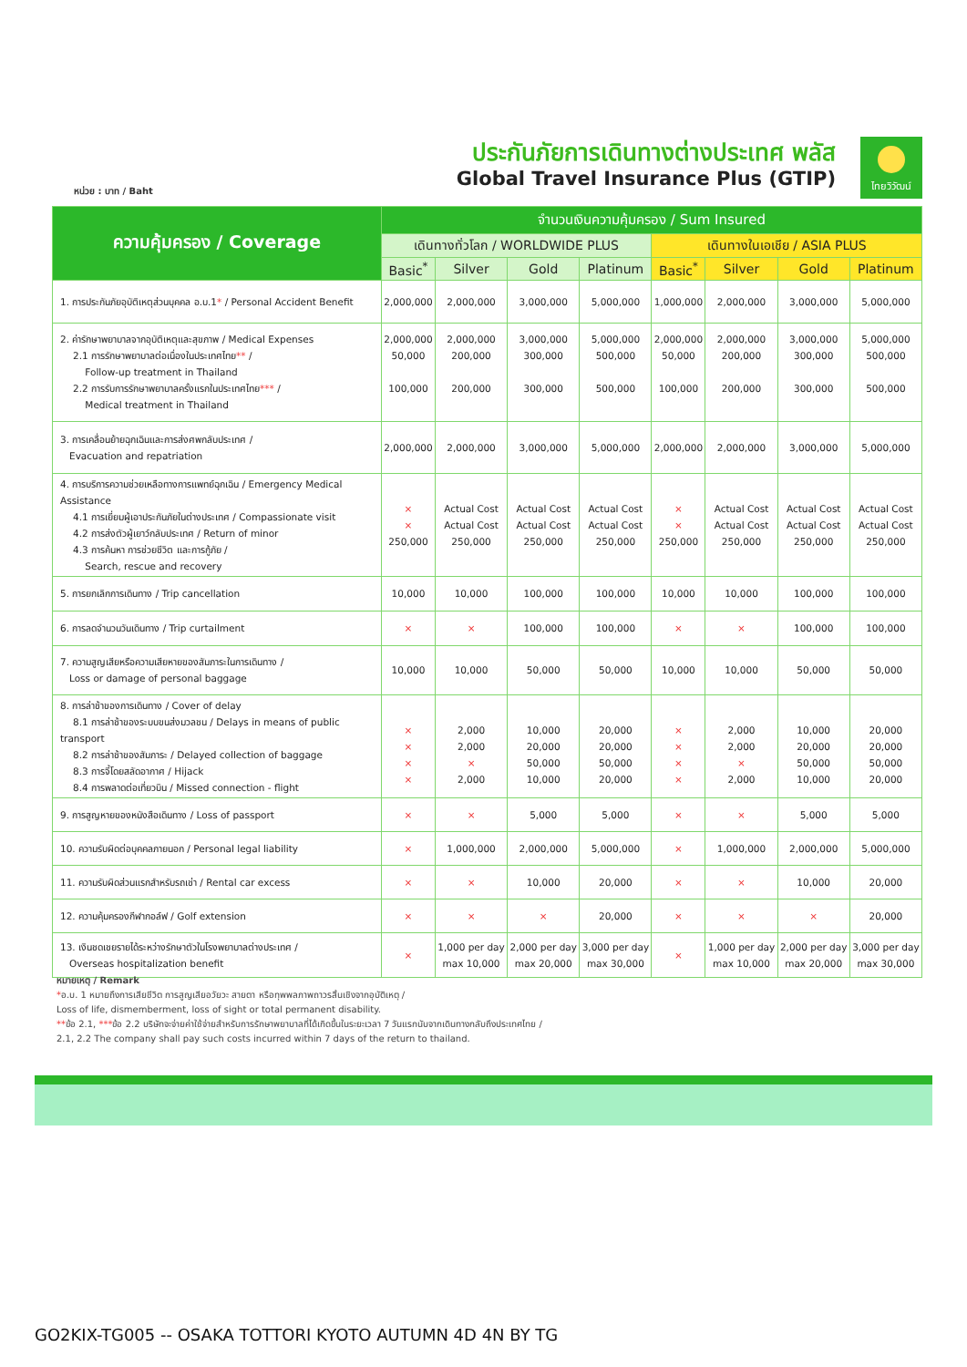หน่วย : บาท / Baht
ประกันภัยการเดินทางต่างประเทศ พลัส
Global Travel Insurance Plus (GTIP)
ไทยวิวัฒน์
| ความคุ้มครอง / Coverage | จำนวนเงินความคุ้มครอง / Sum Insured | | | | | | | |
| --- | --- | --- | --- | --- | --- | --- | --- | --- |
| | เดินทางทั่วโลก / WORLDWIDE PLUS | | | | เดินทางในเอเชีย / ASIA PLUS | | | |
| | Basic<sup>*</sup> | Silver | Gold | Platinum | Basic<sup>*</sup> | Silver | Gold | Platinum |
| 1. การประกันภัยอุบัติเหตุส่วนบุคคล อ.บ.1 * / Personal Accident Benefit | 2,000,000 | 2,000,000 | 3,000,000 | 5,000,000 | 1,000,000 | 2,000,000 | 3,000,000 | 5,000,000 |
| 2. ค่ารักษาพยาบาลจากอุบัติเหตุและสุขภาพ / Medical Expenses 2.1 การรักษาพยาบาลต่อเนื่องในประเทศไทย ** / Follow-up treatment in Thailand 2.2 การรับการรักษาพยาบาลครั้งแรกในประเทศไทย *** / Medical treatment in Thailand | 2,000,000 50,000 100,000 | 2,000,000 200,000 200,000 | 3,000,000 300,000 300,000 | 5,000,000 500,000 500,000 | 2,000,000 50,000 100,000 | 2,000,000 200,000 200,000 | 3,000,000 300,000 300,000 | 5,000,000 500,000 500,000 |
| 3. การเคลื่อนย้ายฉุกเฉินและการส่งศพกลับประเทศ / Evacuation and repatriation | 2,000,000 | 2,000,000 | 3,000,000 | 5,000,000 | 2,000,000 | 2,000,000 | 3,000,000 | 5,000,000 |
| 4. การบริการความช่วยเหลือทางการแพทย์ฉุกเฉิน / Emergency Medical Assistance 4.1 การเยี่ยมผู้เอาประกันภัยในต่างประเทศ / Compassionate visit 4.2 การส่งตัวผู้เยาว์กลับประเทศ / Return of minor 4.3 การค้นหา การช่วยชีวิต และการกู้ภัย / Search, rescue and recovery | × × 250,000 | Actual Cost Actual Cost 250,000 | Actual Cost Actual Cost 250,000 | Actual Cost Actual Cost 250,000 | × × 250,000 | Actual Cost Actual Cost 250,000 | Actual Cost Actual Cost 250,000 | Actual Cost Actual Cost 250,000 |
| 5. การยกเลิกการเดินทาง / Trip cancellation | 10,000 | 10,000 | 100,000 | 100,000 | 10,000 | 10,000 | 100,000 | 100,000 |
| 6. การลดจำนวนวันเดินทาง / Trip curtailment | × | × | 100,000 | 100,000 | × | × | 100,000 | 100,000 |
| 7. ความสูญเสียหรือความเสียหายของสัมภาระในการเดินทาง / Loss or damage of personal baggage | 10,000 | 10,000 | 50,000 | 50,000 | 10,000 | 10,000 | 50,000 | 50,000 |
| 8. การล่าช้าของการเดินทาง / Cover of delay 8.1 การล่าช้าของระบบขนส่งมวลชน / Delays in means of public transport 8.2 การล่าช้าของสัมภาระ / Delayed collection of baggage 8.3 การจี้โดยสลัดอากาศ / Hijack 8.4 การพลาดต่อเที่ยวบิน / Missed connection - flight | × × × × | 2,000 2,000 × 2,000 | 10,000 20,000 50,000 10,000 | 20,000 20,000 50,000 20,000 | × × × × | 2,000 2,000 × 2,000 | 10,000 20,000 50,000 10,000 | 20,000 20,000 50,000 20,000 |
| 9. การสูญหายของหนังสือเดินทาง / Loss of passport | × | × | 5,000 | 5,000 | × | × | 5,000 | 5,000 |
| 10. ความรับผิดต่อบุคคลภายนอก / Personal legal liability | × | 1,000,000 | 2,000,000 | 5,000,000 | × | 1,000,000 | 2,000,000 | 5,000,000 |
| 11. ความรับผิดส่วนแรกสำหรับรถเช่า / Rental car excess | × | × | 10,000 | 20,000 | × | × | 10,000 | 20,000 |
| 12. ความคุ้มครองกีฬากอล์ฟ / Golf extension | × | × | × | 20,000 | × | × | × | 20,000 |
| 13. เงินชดเชยรายได้ระหว่างรักษาตัวในโรงพยาบาลต่างประเทศ / Overseas hospitalization benefit | × | 1,000 per day max 10,000 | 2,000 per day max 20,000 | 3,000 per day max 30,000 | × | 1,000 per day max 10,000 | 2,000 per day max 20,000 | 3,000 per day max 30,000 |
หมายเหตุ / Remark
*อ.บ. 1 หมายถึงการเสียชีวิต การสูญเสียอวัยวะ สายตา หรือทุพพลภาพถาวรสิ้นเชิงจากอุบัติเหตุ /
Loss of life, dismemberment, loss of sight or total permanent disability.
**ข้อ 2.1, ***ข้อ 2.2 บริษัทจะจ่ายค่าใช้จ่ายสำหรับการรักษาพยาบาลที่ได้เกิดขึ้นในระยะเวลา 7 วันแรกนับจากเดินทางกลับถึงประเทศไทย /
2.1, 2.2 The company shall pay such costs incurred within 7 days of the return to thailand.
GO2KIX-TG005 -- OSAKA TOTTORI KYOTO AUTUMN 4D 4N BY TG